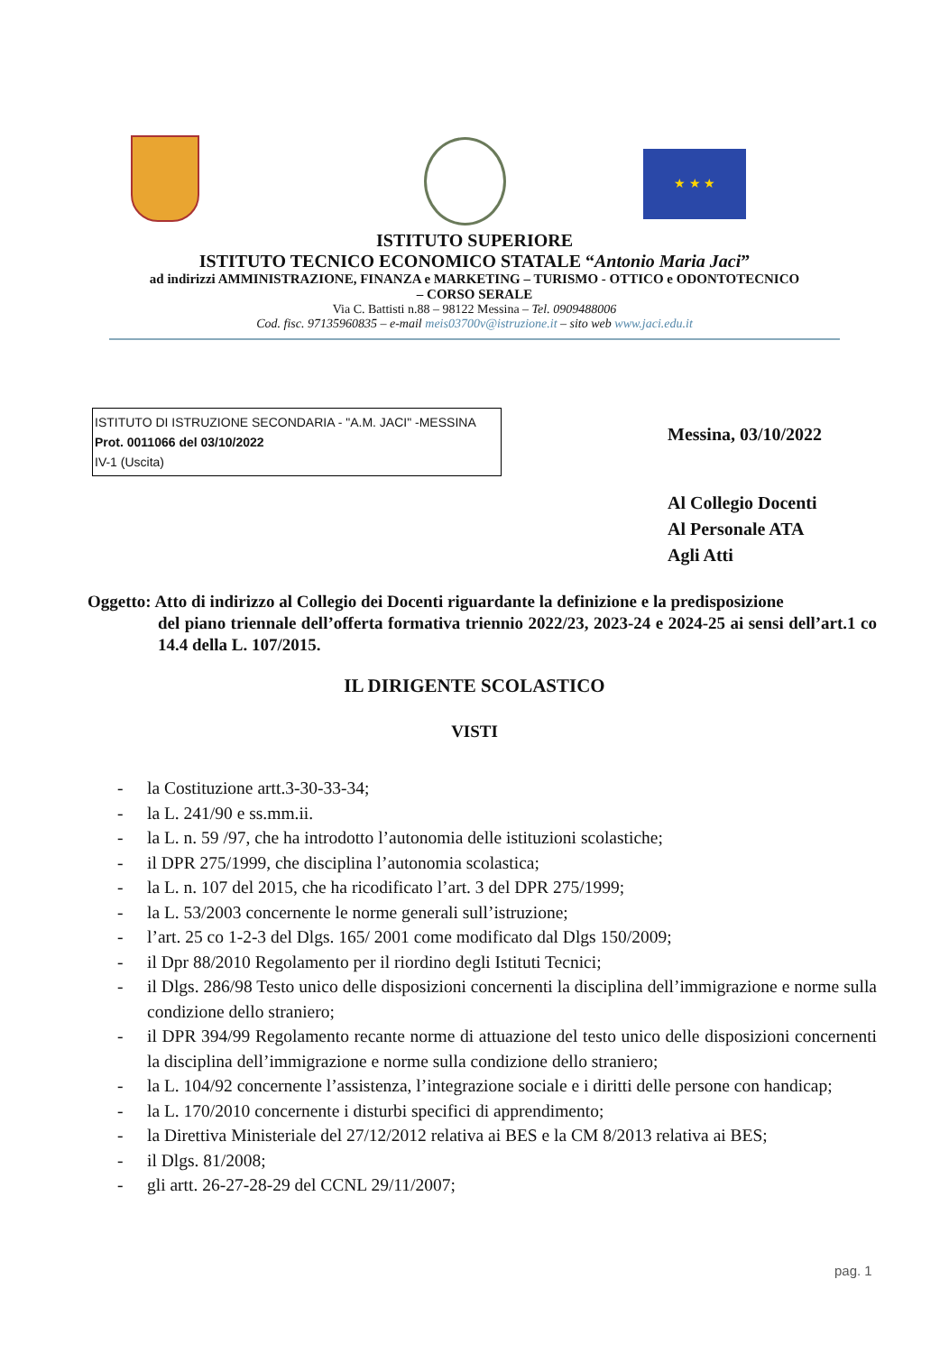★ ★ ★
ISTITUTO SUPERIORE
ISTITUTO TECNICO ECONOMICO STATALE “Antonio Maria Jaci”
ad indirizzi AMMINISTRAZIONE, FINANZA e MARKETING – TURISMO - OTTICO e ODONTOTECNICO
– CORSO SERALE
Via C. Battisti n.88 – 98122 Messina – Tel. 0909488006
Cod. fisc. 97135960835 – e-mail meis03700v@istruzione.it – sito web www.jaci.edu.it
ISTITUTO DI ISTRUZIONE SECONDARIA - "A.M. JACI" -MESSINA
Prot. 0011066 del 03/10/2022
IV-1 (Uscita)
Messina, 03/10/2022
Al Collegio Docenti
Al Personale ATA
Agli Atti
Oggetto: Atto di indirizzo al Collegio dei Docenti riguardante la definizione e la predisposizione
del piano triennale dell’offerta formativa triennio 2022/23, 2023-24 e 2024-25 ai sensi dell’art.1 co 14.4 della L. 107/2015.
IL DIRIGENTE SCOLASTICO
VISTI
- la Costituzione artt.3-30-33-34;
- la L. 241/90 e ss.mm.ii.
- la L. n. 59 /97, che ha introdotto l’autonomia delle istituzioni scolastiche;
- il DPR 275/1999, che disciplina l’autonomia scolastica;
- la L. n. 107 del 2015, che ha ricodificato l’art. 3 del DPR 275/1999;
- la L. 53/2003 concernente le norme generali sull’istruzione;
- l’art. 25 co 1-2-3 del Dlgs. 165/ 2001 come modificato dal Dlgs 150/2009;
- il Dpr 88/2010 Regolamento per il riordino degli Istituti Tecnici;
- il Dlgs. 286/98 Testo unico delle disposizioni concernenti la disciplina dell’immigrazione e norme sulla condizione dello straniero;
- il DPR 394/99 Regolamento recante norme di attuazione del testo unico delle disposizioni concernenti la disciplina dell’immigrazione e norme sulla condizione dello straniero;
- la L. 104/92 concernente l’assistenza, l’integrazione sociale e i diritti delle persone con handicap;
- la L. 170/2010 concernente i disturbi specifici di apprendimento;
- la Direttiva Ministeriale del 27/12/2012 relativa ai BES e la CM 8/2013 relativa ai BES;
- il Dlgs. 81/2008;
- gli artt. 26-27-28-29 del CCNL 29/11/2007;
pag. 1